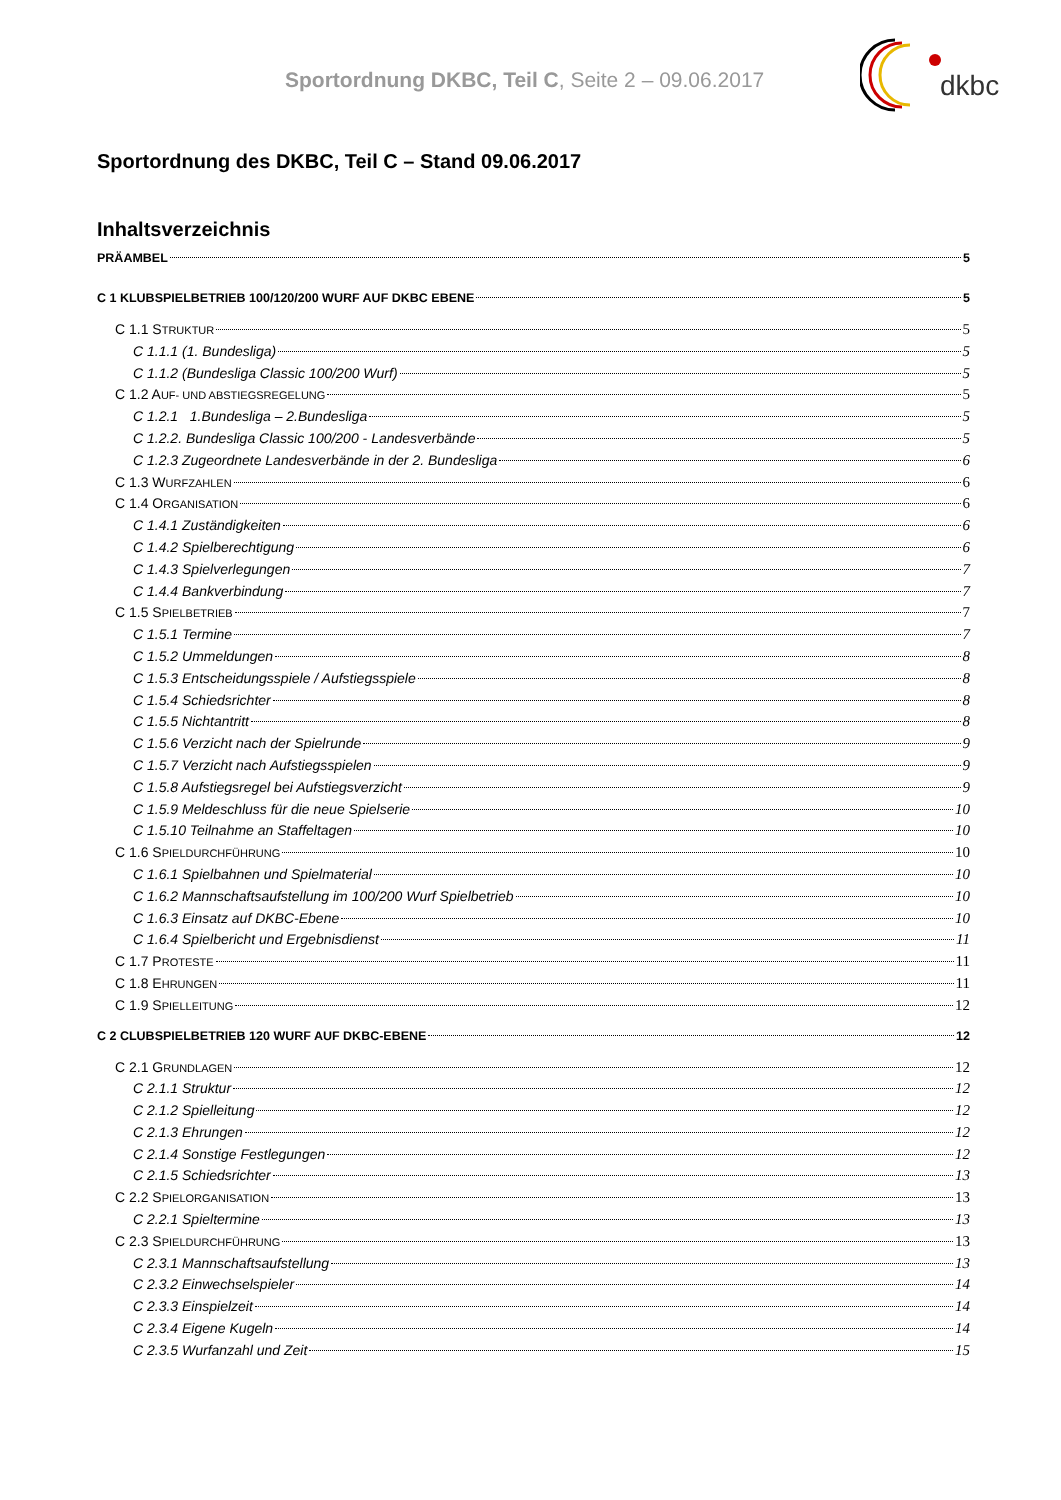Sportordnung DKBC, Teil C, Seite 2 – 09.06.2017
dkbc
Sportordnung des DKBC, Teil C – Stand 09.06.2017
Inhaltsverzeichnis
PRÄAMBEL 5
C 1 KLUBSPIELBETRIEB 100/120/200 WURF AUF DKBC EBENE 5
C 1.1 STRUKTUR 5
C 1.1.1 (1. Bundesliga) 5
C 1.1.2 (Bundesliga Classic 100/200 Wurf) 5
C 1.2 AUF- UND ABSTIEGSREGELUNG 5
C 1.2.1 1.Bundesliga – 2.Bundesliga 5
C 1.2.2. Bundesliga Classic 100/200 - Landesverbände 5
C 1.2.3 Zugeordnete Landesverbände in der 2. Bundesliga 6
C 1.3 WURFZAHLEN 6
C 1.4 ORGANISATION 6
C 1.4.1 Zuständigkeiten 6
C 1.4.2 Spielberechtigung 6
C 1.4.3 Spielverlegungen 7
C 1.4.4 Bankverbindung 7
C 1.5 SPIELBETRIEB 7
C 1.5.1 Termine 7
C 1.5.2 Ummeldungen 8
C 1.5.3 Entscheidungsspiele / Aufstiegsspiele 8
C 1.5.4 Schiedsrichter 8
C 1.5.5 Nichtantritt 8
C 1.5.6 Verzicht nach der Spielrunde 9
C 1.5.7 Verzicht nach Aufstiegsspielen 9
C 1.5.8 Aufstiegsregel bei Aufstiegsverzicht 9
C 1.5.9 Meldeschluss für die neue Spielserie 10
C 1.5.10 Teilnahme an Staffeltagen 10
C 1.6 SPIELDURCHFÜHRUNG 10
C 1.6.1 Spielbahnen und Spielmaterial 10
C 1.6.2 Mannschaftsaufstellung im 100/200 Wurf Spielbetrieb 10
C 1.6.3 Einsatz auf DKBC-Ebene 10
C 1.6.4 Spielbericht und Ergebnisdienst 11
C 1.7 PROTESTE 11
C 1.8 EHRUNGEN 11
C 1.9 SPIELLEITUNG 12
C 2 CLUBSPIELBETRIEB 120 WURF AUF DKBC-EBENE 12
C 2.1 GRUNDLAGEN 12
C 2.1.1 Struktur 12
C 2.1.2 Spielleitung 12
C 2.1.3 Ehrungen 12
C 2.1.4 Sonstige Festlegungen 12
C 2.1.5 Schiedsrichter 13
C 2.2 SPIELORGANISATION 13
C 2.2.1 Spieltermine 13
C 2.3 SPIELDURCHFÜHRUNG 13
C 2.3.1 Mannschaftsaufstellung 13
C 2.3.2 Einwechselspieler 14
C 2.3.3 Einspielzeit 14
C 2.3.4 Eigene Kugeln 14
C 2.3.5 Wurfanzahl und Zeit 15